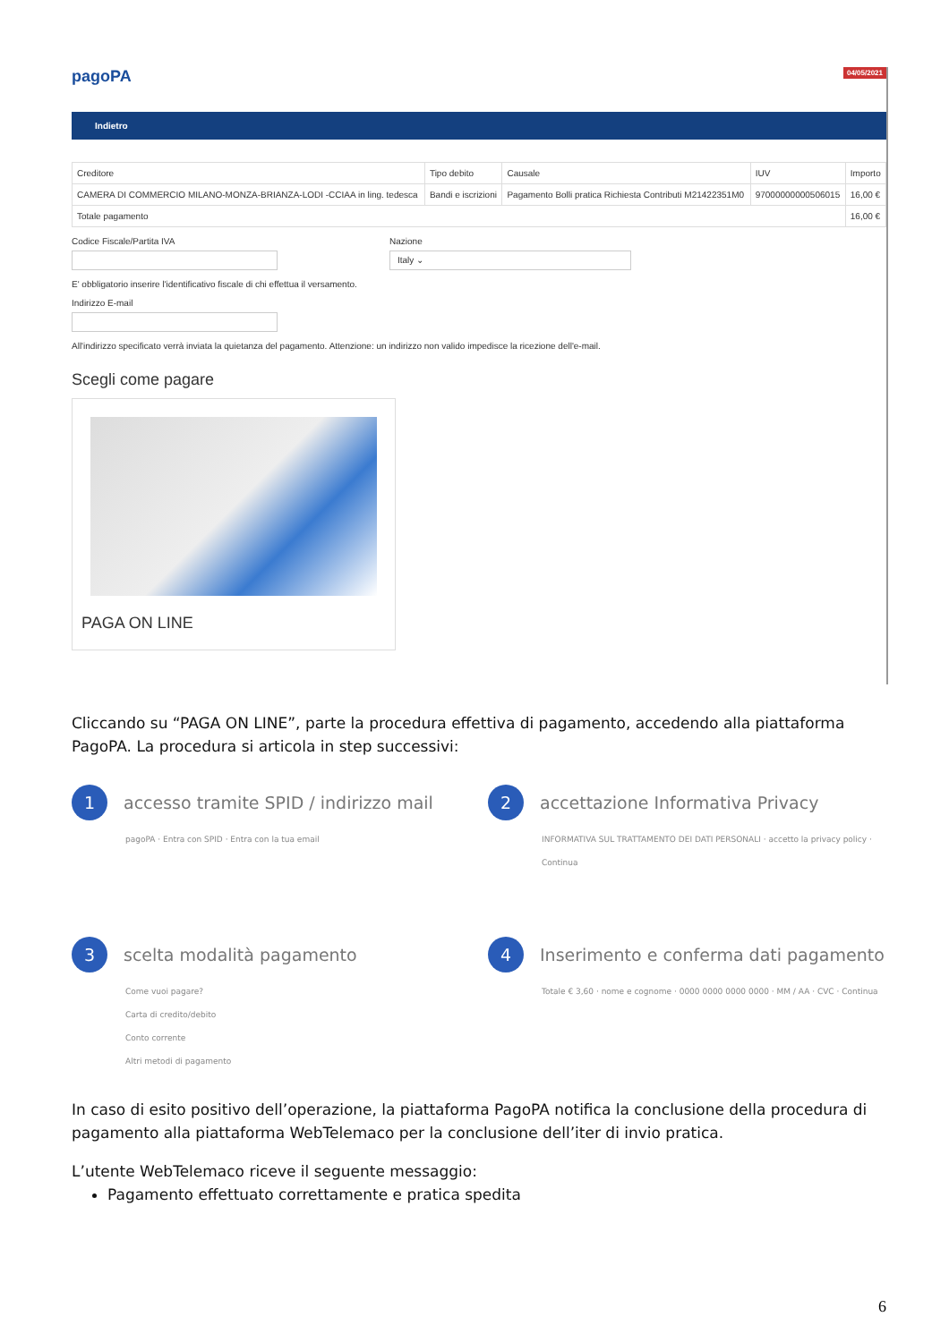04/05/2021 pagoPA
Indietro
| Creditore | Tipo debito | Causale | IUV | Importo |
| --- | --- | --- | --- | --- |
| CAMERA DI COMMERCIO MILANO-MONZA-BRIANZA-LODI -CCIAA in ling. tedesca | Bandi e iscrizioni | Pagamento Bolli pratica Richiesta Contributi M21422351M0 | 97000000000506015 | 16,00 € |
| Totale pagamento | | | | 16,00 € |
Codice Fiscale/Partita IVA Nazione
Italy ⌄
E' obbligatorio inserire l'identificativo fiscale di chi effettua il versamento.
Indirizzo E-mail
All'indirizzo specificato verrà inviata la quietanza del pagamento. Attenzione: un indirizzo non valido impedisce la ricezione dell'e-mail.
Scegli come pagare
PAGA ON LINE
Cliccando su “PAGA ON LINE”, parte la procedura effettiva di pagamento, accedendo alla piattaforma PagoPA. La procedura si articola in step successivi:
1 accesso tramite SPID / indirizzo mail
pagoPA · Entra con SPID · Entra con la tua email
2 accettazione Informativa Privacy
INFORMATIVA SUL TRATTAMENTO DEI DATI PERSONALI · accetto la privacy policy · Continua
3 scelta modalità pagamento
Come vuoi pagare?
Carta di credito/debito
Conto corrente
Altri metodi di pagamento
4 Inserimento e conferma dati pagamento
Totale € 3,60 · nome e cognome · 0000 0000 0000 0000 · MM / AA · CVC · Continua
In caso di esito positivo dell’operazione, la piattaforma PagoPA notifica la conclusione della procedura di pagamento alla piattaforma WebTelemaco per la conclusione dell’iter di invio pratica.
L’utente WebTelemaco riceve il seguente messaggio:
Pagamento effettuato correttamente e pratica spedita
6